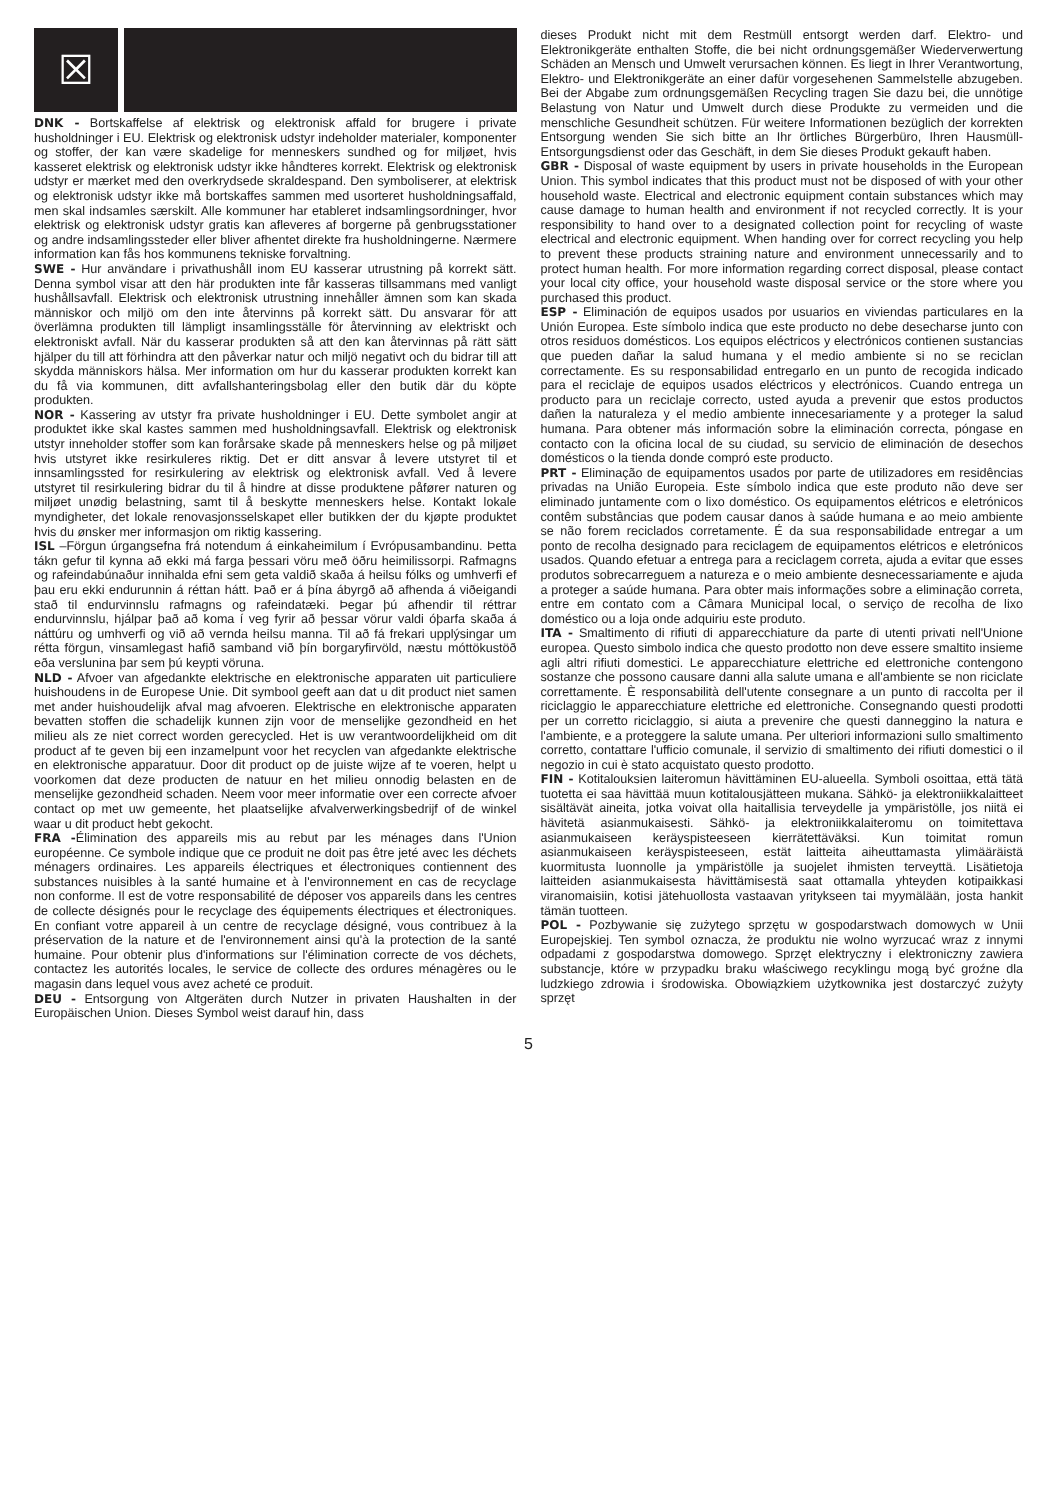☒
DNK - Bortskaffelse af elektrisk og elektronisk affald for brugere i private husholdninger i EU. Elektrisk og elektronisk udstyr indeholder materialer, komponenter og stoffer, der kan være skadelige for menneskers sundhed og for miljøet, hvis kasseret elektrisk og elektronisk udstyr ikke håndteres korrekt. Elektrisk og elektronisk udstyr er mærket med den overkrydsede skraldespand. Den symboliserer, at elektrisk og elektronisk udstyr ikke må bortskaffes sammen med usorteret husholdningsaffald, men skal indsamles særskilt. Alle kommuner har etableret indsamlingsordninger, hvor elektrisk og elektronisk udstyr gratis kan afleveres af borgerne på genbrugsstationer og andre indsamlingssteder eller bliver afhentet direkte fra husholdningerne. Nærmere information kan fås hos kommunens tekniske forvaltning.
SWE - Hur användare i privathushåll inom EU kasserar utrustning på korrekt sätt. Denna symbol visar att den här produkten inte får kasseras tillsammans med vanligt hushållsavfall. Elektrisk och elektronisk utrustning innehåller ämnen som kan skada människor och miljö om den inte återvinns på korrekt sätt. Du ansvarar för att överlämna produkten till lämpligt insamlingsställe för återvinning av elektriskt och elektroniskt avfall. När du kasserar produkten så att den kan återvinnas på rätt sätt hjälper du till att förhindra att den påverkar natur och miljö negativt och du bidrar till att skydda människors hälsa. Mer information om hur du kasserar produkten korrekt kan du få via kommunen, ditt avfallshanteringsbolag eller den butik där du köpte produkten.
NOR - Kassering av utstyr fra private husholdninger i EU. Dette symbolet angir at produktet ikke skal kastes sammen med husholdningsavfall. Elektrisk og elektronisk utstyr inneholder stoffer som kan forårsake skade på menneskers helse og på miljøet hvis utstyret ikke resirkuleres riktig. Det er ditt ansvar å levere utstyret til et innsamlingssted for resirkulering av elektrisk og elektronisk avfall. Ved å levere utstyret til resirkulering bidrar du til å hindre at disse produktene påfører naturen og miljøet unødig belastning, samt til å beskytte menneskers helse. Kontakt lokale myndigheter, det lokale renovasjonsselskapet eller butikken der du kjøpte produktet hvis du ønsker mer informasjon om riktig kassering.
ISL –Förgun úrgangsefna frá notendum á einkaheimilum í Evrópusambandinu. Þetta tákn gefur til kynna að ekki má farga þessari vöru með öðru heimilissorpi. Rafmagns og rafeindabúnaður innihalda efni sem geta valdið skaða á heilsu fólks og umhverfi ef þau eru ekki endurunnin á réttan hátt. Það er á þína ábyrgð að afhenda á viðeigandi stað til endurvinnslu rafmagns og rafeindatæki. Þegar þú afhendir til réttrar endurvinnslu, hjálpar það að koma í veg fyrir að þessar vörur valdi óþarfa skaða á náttúru og umhverfi og við að vernda heilsu manna. Til að fá frekari upplýsingar um rétta förgun, vinsamlegast hafið samband við þín borgaryfirvöld, næstu móttökustöð eða verslunina þar sem þú keypti vöruna.
NLD - Afvoer van afgedankte elektrische en elektronische apparaten uit particuliere huishoudens in de Europese Unie. Dit symbool geeft aan dat u dit product niet samen met ander huishoudelijk afval mag afvoeren. Elektrische en elektronische apparaten bevatten stoffen die schadelijk kunnen zijn voor de menselijke gezondheid en het milieu als ze niet correct worden gerecycled. Het is uw verantwoordelijkheid om dit product af te geven bij een inzamelpunt voor het recyclen van afgedankte elektrische en elektronische apparatuur. Door dit product op de juiste wijze af te voeren, helpt u voorkomen dat deze producten de natuur en het milieu onnodig belasten en de menselijke gezondheid schaden. Neem voor meer informatie over een correcte afvoer contact op met uw gemeente, het plaatselijke afvalverwerkingsbedrijf of de winkel waar u dit product hebt gekocht.
FRA -Élimination des appareils mis au rebut par les ménages dans l'Union européenne. Ce symbole indique que ce produit ne doit pas être jeté avec les déchets ménagers ordinaires. Les appareils électriques et électroniques contiennent des substances nuisibles à la santé humaine et à l'environnement en cas de recyclage non conforme. Il est de votre responsabilité de déposer vos appareils dans les centres de collecte désignés pour le recyclage des équipements électriques et électroniques. En confiant votre appareil à un centre de recyclage désigné, vous contribuez à la préservation de la nature et de l'environnement ainsi qu'à la protection de la santé humaine. Pour obtenir plus d'informations sur l'élimination correcte de vos déchets, contactez les autorités locales, le service de collecte des ordures ménagères ou le magasin dans lequel vous avez acheté ce produit.
DEU - Entsorgung von Altgeräten durch Nutzer in privaten Haushalten in der Europäischen Union. Dieses Symbol weist darauf hin, dass
dieses Produkt nicht mit dem Restmüll entsorgt werden darf. Elektro- und Elektronikgeräte enthalten Stoffe, die bei nicht ordnungsgemäßer Wiederverwertung Schäden an Mensch und Umwelt verursachen können. Es liegt in Ihrer Verantwortung, Elektro- und Elektronikgeräte an einer dafür vorgesehenen Sammelstelle abzugeben. Bei der Abgabe zum ordnungsgemäßen Recycling tragen Sie dazu bei, die unnötige Belastung von Natur und Umwelt durch diese Produkte zu vermeiden und die menschliche Gesundheit schützen. Für weitere Informationen bezüglich der korrekten Entsorgung wenden Sie sich bitte an Ihr örtliches Bürgerbüro, Ihren Hausmüll-Entsorgungsdienst oder das Geschäft, in dem Sie dieses Produkt gekauft haben.
GBR - Disposal of waste equipment by users in private households in the European Union. This symbol indicates that this product must not be disposed of with your other household waste. Electrical and electronic equipment contain substances which may cause damage to human health and environment if not recycled correctly. It is your responsibility to hand over to a designated collection point for recycling of waste electrical and electronic equipment. When handing over for correct recycling you help to prevent these products straining nature and environment unnecessarily and to protect human health. For more information regarding correct disposal, please contact your local city office, your household waste disposal service or the store where you purchased this product.
ESP - Eliminación de equipos usados por usuarios en viviendas particulares en la Unión Europea. Este símbolo indica que este producto no debe desecharse junto con otros residuos domésticos. Los equipos eléctricos y electrónicos contienen sustancias que pueden dañar la salud humana y el medio ambiente si no se reciclan correctamente. Es su responsabilidad entregarlo en un punto de recogida indicado para el reciclaje de equipos usados eléctricos y electrónicos. Cuando entrega un producto para un reciclaje correcto, usted ayuda a prevenir que estos productos dañen la naturaleza y el medio ambiente innecesariamente y a proteger la salud humana. Para obtener más información sobre la eliminación correcta, póngase en contacto con la oficina local de su ciudad, su servicio de eliminación de desechos domésticos o la tienda donde compró este producto.
PRT - Eliminação de equipamentos usados por parte de utilizadores em residências privadas na União Europeia. Este símbolo indica que este produto não deve ser eliminado juntamente com o lixo doméstico. Os equipamentos elétricos e eletrónicos contêm substâncias que podem causar danos à saúde humana e ao meio ambiente se não forem reciclados corretamente. É da sua responsabilidade entregar a um ponto de recolha designado para reciclagem de equipamentos elétricos e eletrónicos usados. Quando efetuar a entrega para a reciclagem correta, ajuda a evitar que esses produtos sobrecarreguem a natureza e o meio ambiente desnecessariamente e ajuda a proteger a saúde humana. Para obter mais informações sobre a eliminação correta, entre em contato com a Câmara Municipal local, o serviço de recolha de lixo doméstico ou a loja onde adquiriu este produto.
ITA - Smaltimento di rifiuti di apparecchiature da parte di utenti privati nell'Unione europea. Questo simbolo indica che questo prodotto non deve essere smaltito insieme agli altri rifiuti domestici. Le apparecchiature elettriche ed elettroniche contengono sostanze che possono causare danni alla salute umana e all'ambiente se non riciclate correttamente. È responsabilità dell'utente consegnare a un punto di raccolta per il riciclaggio le apparecchiature elettriche ed elettroniche. Consegnando questi prodotti per un corretto riciclaggio, si aiuta a prevenire che questi danneggino la natura e l'ambiente, e a proteggere la salute umana. Per ulteriori informazioni sullo smaltimento corretto, contattare l'ufficio comunale, il servizio di smaltimento dei rifiuti domestici o il negozio in cui è stato acquistato questo prodotto.
FIN - Kotitalouksien laiteromun hävittäminen EU-alueella. Symboli osoittaa, että tätä tuotetta ei saa hävittää muun kotitalousjätteen mukana. Sähkö- ja elektroniikkalaitteet sisältävät aineita, jotka voivat olla haitallisia terveydelle ja ympäristölle, jos niitä ei hävitetä asianmukaisesti. Sähkö- ja elektroniikkalaiteromu on toimitettava asianmukaiseen keräyspisteeseen kierrätettäväksi. Kun toimitat romun asianmukaiseen keräyspisteeseen, estät laitteita aiheuttamasta ylimääräistä kuormitusta luonnolle ja ympäristölle ja suojelet ihmisten terveyttä. Lisätietoja laitteiden asianmukaisesta hävittämisestä saat ottamalla yhteyden kotipaikkasi viranomaisiin, kotisi jätehuollosta vastaavan yritykseen tai myymälään, josta hankit tämän tuotteen.
POL - Pozbywanie się zużytego sprzętu w gospodarstwach domowych w Unii Europejskiej. Ten symbol oznacza, że produktu nie wolno wyrzucać wraz z innymi odpadami z gospodarstwa domowego. Sprzęt elektryczny i elektroniczny zawiera substancje, które w przypadku braku właściwego recyklingu mogą być groźne dla ludzkiego zdrowia i środowiska. Obowiązkiem użytkownika jest dostarczyć zużyty sprzęt
5